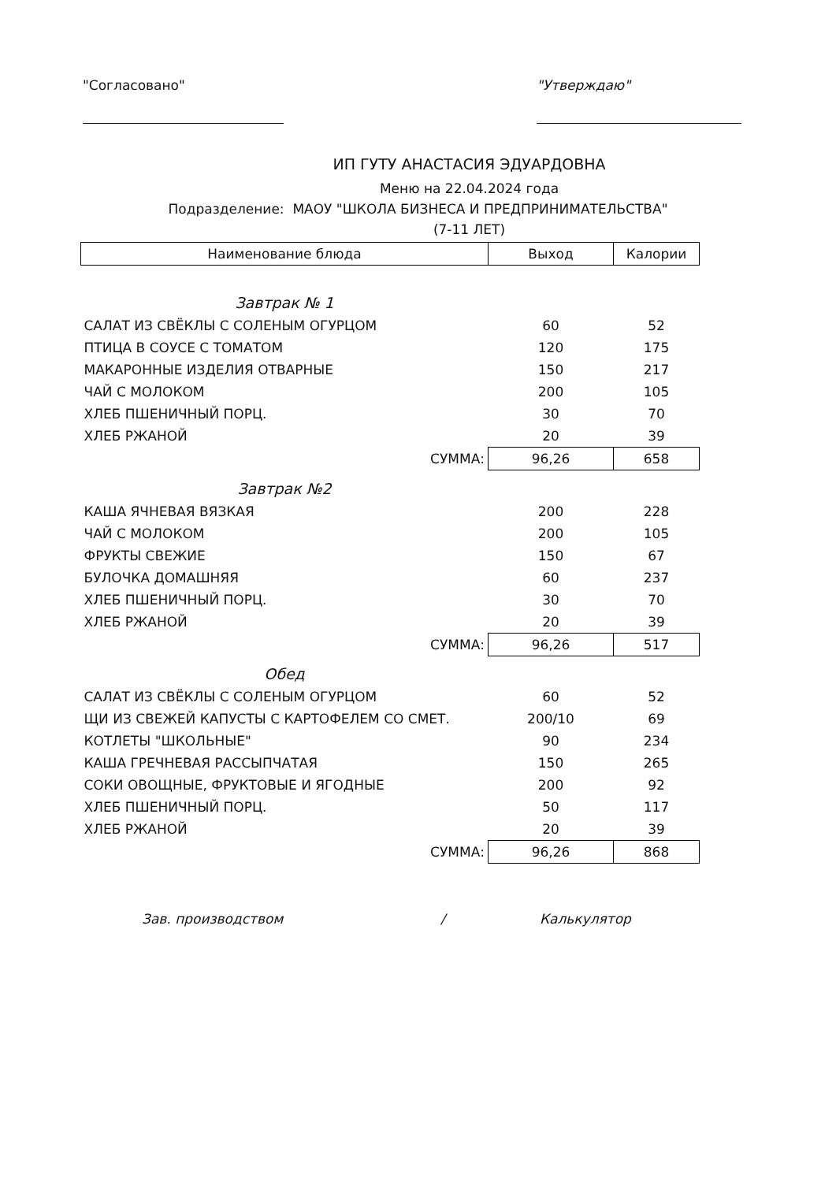"Согласовано" "Утверждаю"
ИП ГУТУ АНАСТАСИЯ ЭДУАРДОВНА
Меню на 22.04.2024 года
Подразделение: МАОУ "ШКОЛА БИЗНЕСА И ПРЕДПРИНИМАТЕЛЬСТВА"
(7-11 ЛЕТ)
| Наименование блюда | Выход | Калории |
| --- | --- | --- |
| Завтрак № 1 | | |
| САЛАТ ИЗ СВЁКЛЫ С СОЛЕНЫМ ОГУРЦОМ | 60 | 52 |
| ПТИЦА В СОУСЕ С ТОМАТОМ | 120 | 175 |
| МАКАРОННЫЕ ИЗДЕЛИЯ ОТВАРНЫЕ | 150 | 217 |
| ЧАЙ С МОЛОКОМ | 200 | 105 |
| ХЛЕБ ПШЕНИЧНЫЙ ПОРЦ. | 30 | 70 |
| ХЛЕБ РЖАНОЙ | 20 | 39 |
| СУММА: | 96,26 | 658 |
| Завтрак №2 | | |
| КАША ЯЧНЕВАЯ ВЯЗКАЯ | 200 | 228 |
| ЧАЙ С МОЛОКОМ | 200 | 105 |
| ФРУКТЫ СВЕЖИЕ | 150 | 67 |
| БУЛОЧКА ДОМАШНЯЯ | 60 | 237 |
| ХЛЕБ ПШЕНИЧНЫЙ ПОРЦ. | 30 | 70 |
| ХЛЕБ РЖАНОЙ | 20 | 39 |
| СУММА: | 96,26 | 517 |
| Обед | | |
| САЛАТ ИЗ СВЁКЛЫ С СОЛЕНЫМ ОГУРЦОМ | 60 | 52 |
| ЩИ ИЗ СВЕЖЕЙ КАПУСТЫ С КАРТОФЕЛЕМ СО СМЕТ. | 200/10 | 69 |
| КОТЛЕТЫ "ШКОЛЬНЫЕ" | 90 | 234 |
| КАША ГРЕЧНЕВАЯ РАССЫПЧАТАЯ | 150 | 265 |
| СОКИ ОВОЩНЫЕ, ФРУКТОВЫЕ И ЯГОДНЫЕ | 200 | 92 |
| ХЛЕБ ПШЕНИЧНЫЙ ПОРЦ. | 50 | 117 |
| ХЛЕБ РЖАНОЙ | 20 | 39 |
| СУММА: | 96,26 | 868 |
Зав. производством / Калькулятор